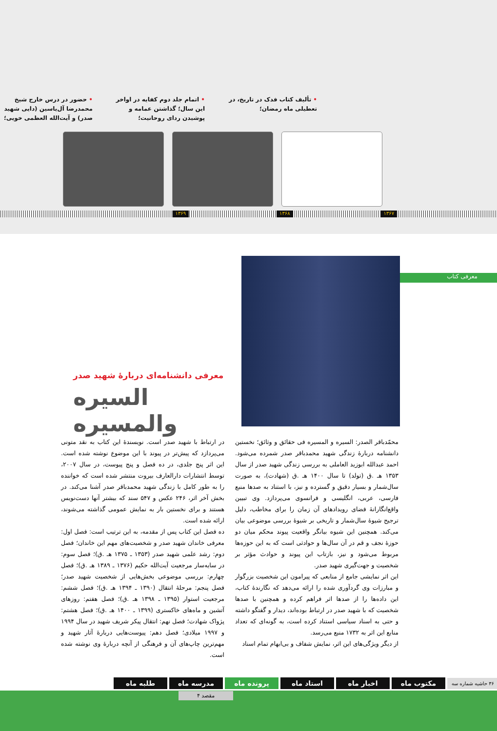• تألیف کتاب فدک در تاریخ، در تعطیلی ماه رمضان؛
• اتمام جلد دوم کفایه در اواخر این سال؛ گذاشتن عمامه و پوشیدن ردای روحانیت؛
• حضور در درس خارج شیخ محمدرضا آل‌یاسین (دایی شهید صدر) و آیت‌الله العظمی خویی؛
۱۳۶۷ ۱۳۶۸ ۱۳۶۹
معرفی کتاب
معرفی دانشنامه‌ای دربارۀ شهید صدر
السیره والمسیره
محمّدباقر الصدر: السیره و المسیره فی حقائق و وثائق؛ نخستین دانشنامه دربارۀ زندگی شهید محمدباقر صدر شمرده می‌شود. احمد عبدالله ابوزید العاملی به بررسی زندگی شهید صدر از سال ۱۳۵۳ هـ .ق (تولد) تا سال ۱۴۰۰ هـ .ق (شهادت)، به صورت سال‌شمار و بسیار دقیق و گسترده و نیز، با استناد به صدها منبع فارسی، عربی، انگلیسی و فرانسوی می‌پردازد. وی تبیین واقع‌انگارانۀ فضای رویدادهای آن زمان را برای مخاطب، دلیل ترجیح شیوۀ سال‌شمار و تاریخی بر شیوۀ بررسی موضوعی بیان می‌کند. همچنین این شیوه بیانگر واقعیت پیوند محکم میان دو حوزۀ نجف و قم در آن سال‌ها و حوادثی است که به این حوزه‌ها مربوط می‌شود و نیز، بازتاب این پیوند و حوادث مؤثر بر شخصیت و جهت‌گیری شهید صدر.
این اثر نمایشی جامع از منابعی که پیرامون این شخصیت بزرگوار و مبارزات وی گردآوری شده را ارائه می‌دهد که نگارندۀ کتاب، این داده‌ها را از صدها اثر فراهم کرده و همچنین با صدها شخصیت که با شهید صدر در ارتباط بوده‌اند، دیدار و گفتگو داشته و حتی به اسناد سیاسی استناد کرده است، به گونه‌ای که تعداد منابع این اثر به ۱۷۳۲ منبع می‌رسد.
از دیگر ویژگی‌های این اثر، نمایش شفاف و بی‌ابهام تمام اسناد
در ارتباط با شهید صدر است. نویسندۀ این کتاب به نقد متونی می‌پردازد که پیش‌تر در پیوند با این موضوع نوشته شده است. این اثر پنج جلدی، در ده فصل و پنج پیوست، در سال ۲۰۰۷، توسط انتشارات دارالعارف بیروت منتشر شده است که خواننده را به طور کامل با زندگی شهید محمدباقر صدر آشنا می‌کند. در بخش آخر اثر، ۲۴۶ عکس و ۵۴۷ سند که بیشتر آنها دست‌نویس هستند و برای نخستین بار به نمایش عمومی گذاشته می‌شوند، ارائه شده است.
ده فصل این کتاب پس از مقدمه، به این ترتیب است: فصل اول: معرفی خاندان شهید صدر و شخصیت‌های مهم این خاندان؛ فصل دوم: رشد علمی شهید صدر (۱۳۵۳ ـ ۱۳۷۵ هـ .ق)؛ فصل سوم: در سایه‌سار مرجعیت آیت‌الله حکیم (۱۳۷۶ ـ ۱۳۸۹ هـ .ق)؛ فصل چهارم: بررسی موضوعی بخش‌هایی از شخصیت شهید صدر؛ فصل پنجم: مرحلۀ انتقال (۱۳۹۰ ـ ۱۳۹۴ هـ .ق)؛ فصل ششم: مرجعیت استوار (۱۳۹۵ ـ ۱۳۹۸ هـ .ق)؛ فصل هفتم: روزهای آتشین و ماه‌های خاکستری (۱۳۹۹ ـ ۱۴۰۰ هـ .ق)؛ فصل هشتم: پژواک شهادت؛ فصل نهم: انتقال پیکر شریف شهید در سال ۱۹۹۴ و ۱۹۹۷ میلادی؛ فصل دهم: پیوست‌هایی دربارۀ آثار شهید و مهم‌ترین چاپ‌های آن و فرهنگی از آنچه دربارۀ وی نوشته شده است.
۳۶ حاشیه شماره سه
مکتوب ماه اخبار ماه استاد ماه پرونده ماه مدرسه ماه طلبه ماه
مقصد ۴